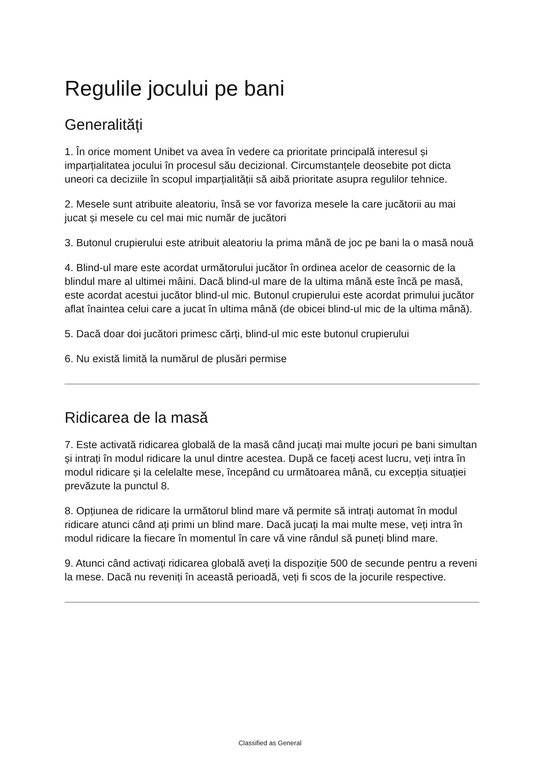Regulile jocului pe bani
Generalități
1. În orice moment Unibet va avea în vedere ca prioritate principală interesul și imparțialitatea jocului în procesul său decizional. Circumstanțele deosebite pot dicta uneori ca deciziile în scopul imparțialității să aibă prioritate asupra regulilor tehnice.
2. Mesele sunt atribuite aleatoriu, însă se vor favoriza mesele la care jucătorii au mai jucat și mesele cu cel mai mic număr de jucători
3. Butonul crupierului este atribuit aleatoriu la prima mână de joc pe bani la o masă nouă
4. Blind-ul mare este acordat următorului jucător în ordinea acelor de ceasornic de la blindul mare al ultimei mâini. Dacă blind-ul mare de la ultima mână este încă pe masă, este acordat acestui jucător blind-ul mic. Butonul crupierului este acordat primului jucător aflat înaintea celui care a jucat în ultima mână (de obicei blind-ul mic de la ultima mână).
5. Dacă doar doi jucători primesc cărți, blind-ul mic este butonul crupierului
6. Nu există limită la numărul de plusări permise
Ridicarea de la masă
7. Este activată ridicarea globală de la masă când jucați mai multe jocuri pe bani simultan și intrați în modul ridicare la unul dintre acestea. După ce faceți acest lucru, veți intra în modul ridicare și la celelalte mese, începând cu următoarea mână, cu excepția situației prevăzute la punctul 8.
8. Opțiunea de ridicare la următorul blind mare vă permite să intrați automat în modul ridicare atunci când ați primi un blind mare. Dacă jucați la mai multe mese, veți intra în modul ridicare la fiecare în momentul în care vă vine rândul să puneți blind mare.
9. Atunci când activați ridicarea globală aveți la dispoziție 500 de secunde pentru a reveni la mese. Dacă nu reveniți în această perioadă, veți fi scos de la jocurile respective.
Classified as General